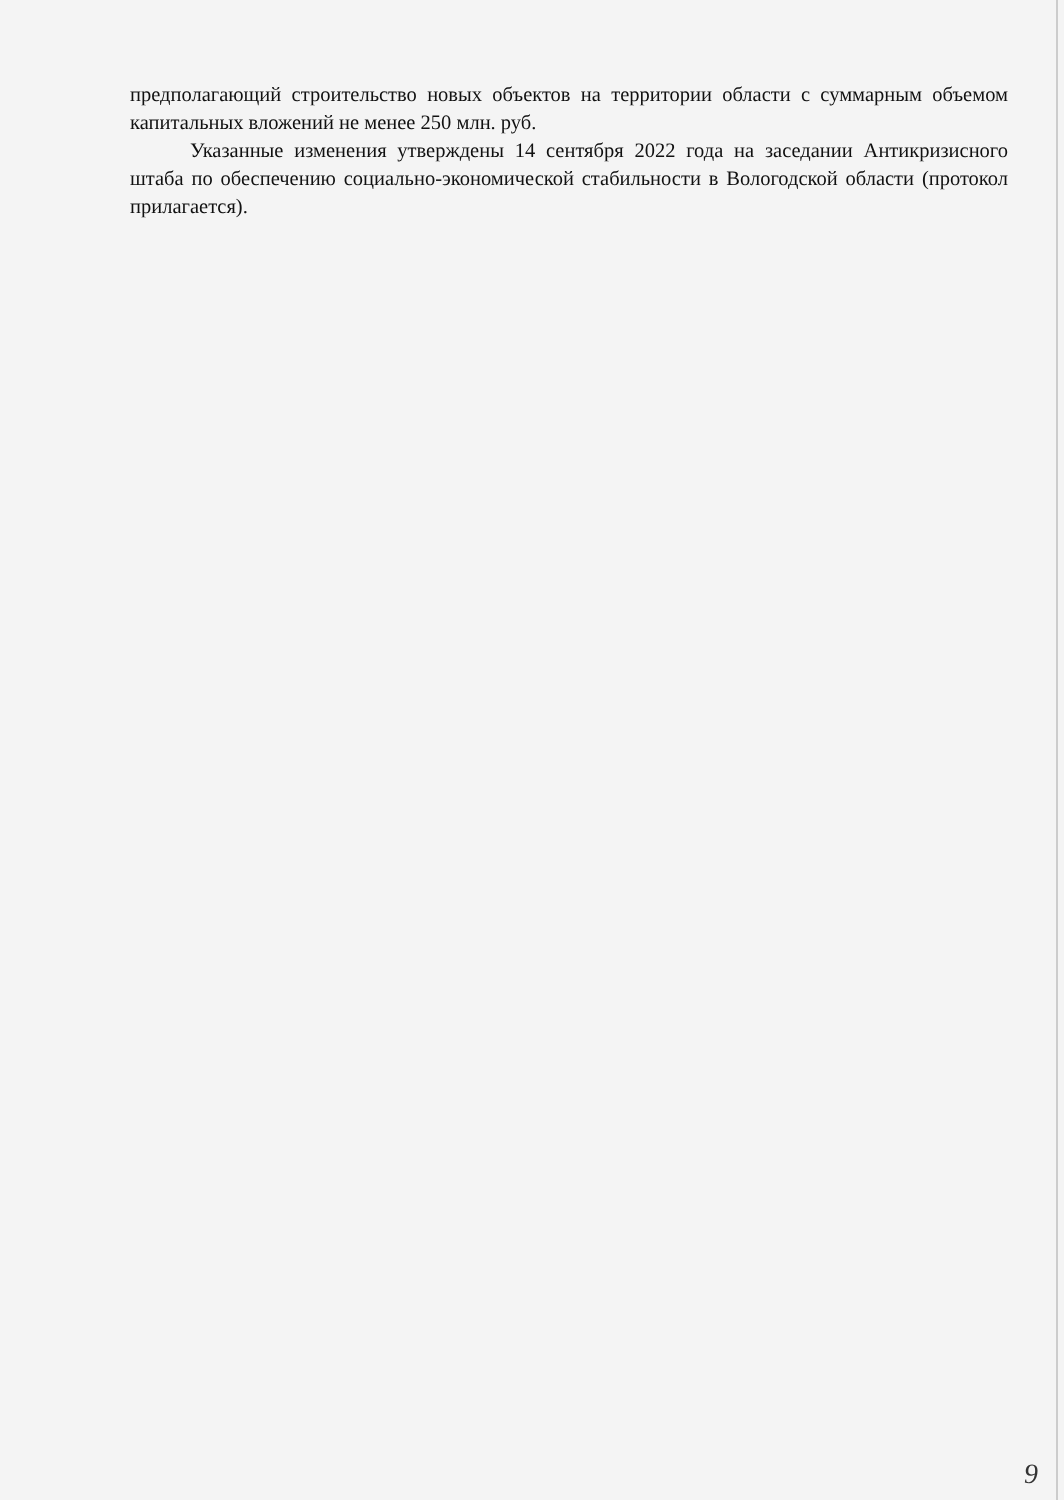предполагающий строительство новых объектов на территории области с суммарным объемом капитальных вложений не менее 250 млн. руб.
Указанные изменения утверждены 14 сентября 2022 года на заседании Антикризисного штаба по обеспечению социально-экономической стабильности в Вологодской области (протокол прилагается).
9